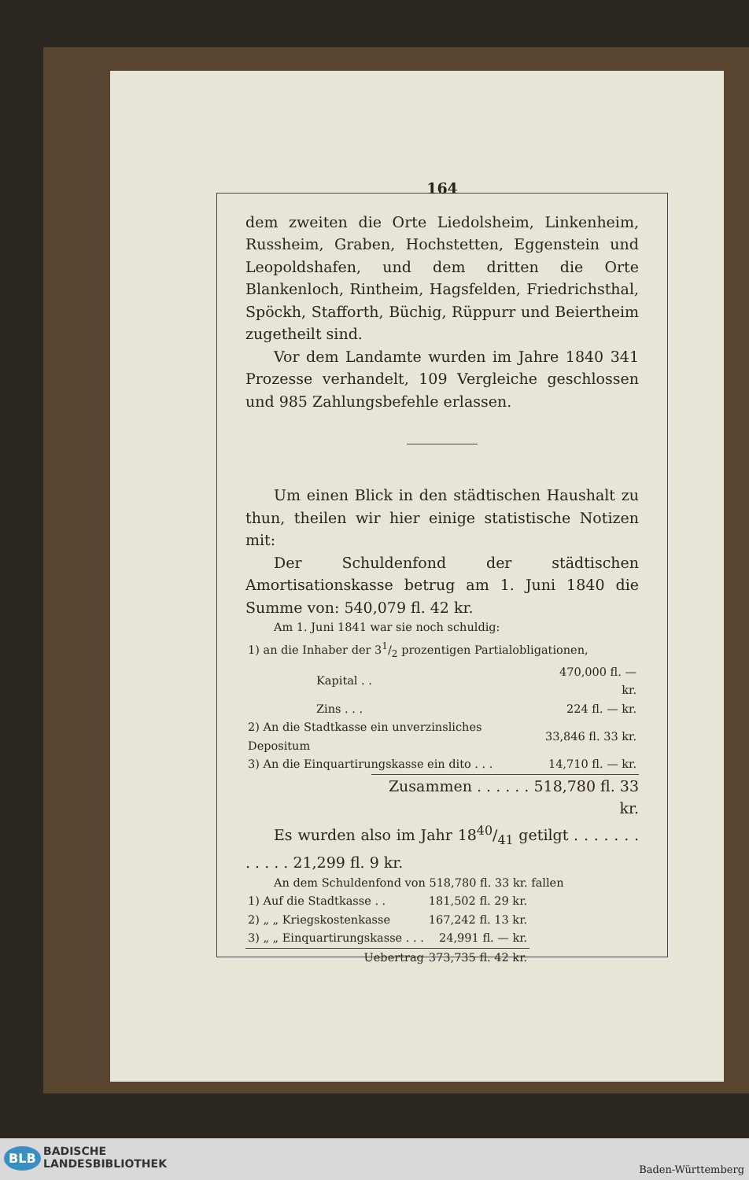164
dem zweiten die Orte Liedolsheim, Linkenheim, Russheim, Graben, Hochstetten, Eggenstein und Leopoldshafen, und dem dritten die Orte Blankenloch, Rintheim, Hagsfelden, Friedrichsthal, Spöckh, Stafforth, Büchig, Rüppurr und Beiertheim zugetheilt sind.
Vor dem Landamte wurden im Jahre 1840 341 Prozesse verhandelt, 109 Vergleiche geschlossen und 985 Zahlungsbefehle erlassen.
Um einen Blick in den städtischen Haushalt zu thun, theilen wir hier einige statistische Notizen mit:
Der Schuldenfond der städtischen Amortisationskasse betrug am 1. Juni 1840 die Summe von: 540,079 fl. 42 kr.
Am 1. Juni 1841 war sie noch schuldig:
| 1) an die Inhaber der 31/2 prozentigen Partialobligationen, | |
| Kapital . . | 470,000 fl. — kr. |
| Zins . . . | 224 fl. — kr. |
| 2) An die Stadtkasse ein unverzinsliches Depositum | 33,846 fl. 33 kr. |
| 3) An die Einquartirungskasse ein dito . . . | 14,710 fl. — kr. |
Zusammen . . . . . . 518,780 fl. 33 kr.
Es wurden also im Jahr 1840/41 getilgt . . . . . . . . . . . . 21,299 fl. 9 kr.
An dem Schuldenfond von 518,780 fl. 33 kr. fallen
| 1) Auf die Stadtkasse . . | 181,502 fl. 29 kr. |
| 2) „ „ Kriegskostenkasse | 167,242 fl. 13 kr. |
| 3) „ „ Einquartirungskasse . . . | 24,991 fl. — kr. |
| Uebertrag | 373,735 fl. 42 kr. |
BADISCHE
LANDESBIBLIOTHEK
BLB
Baden-Württemberg